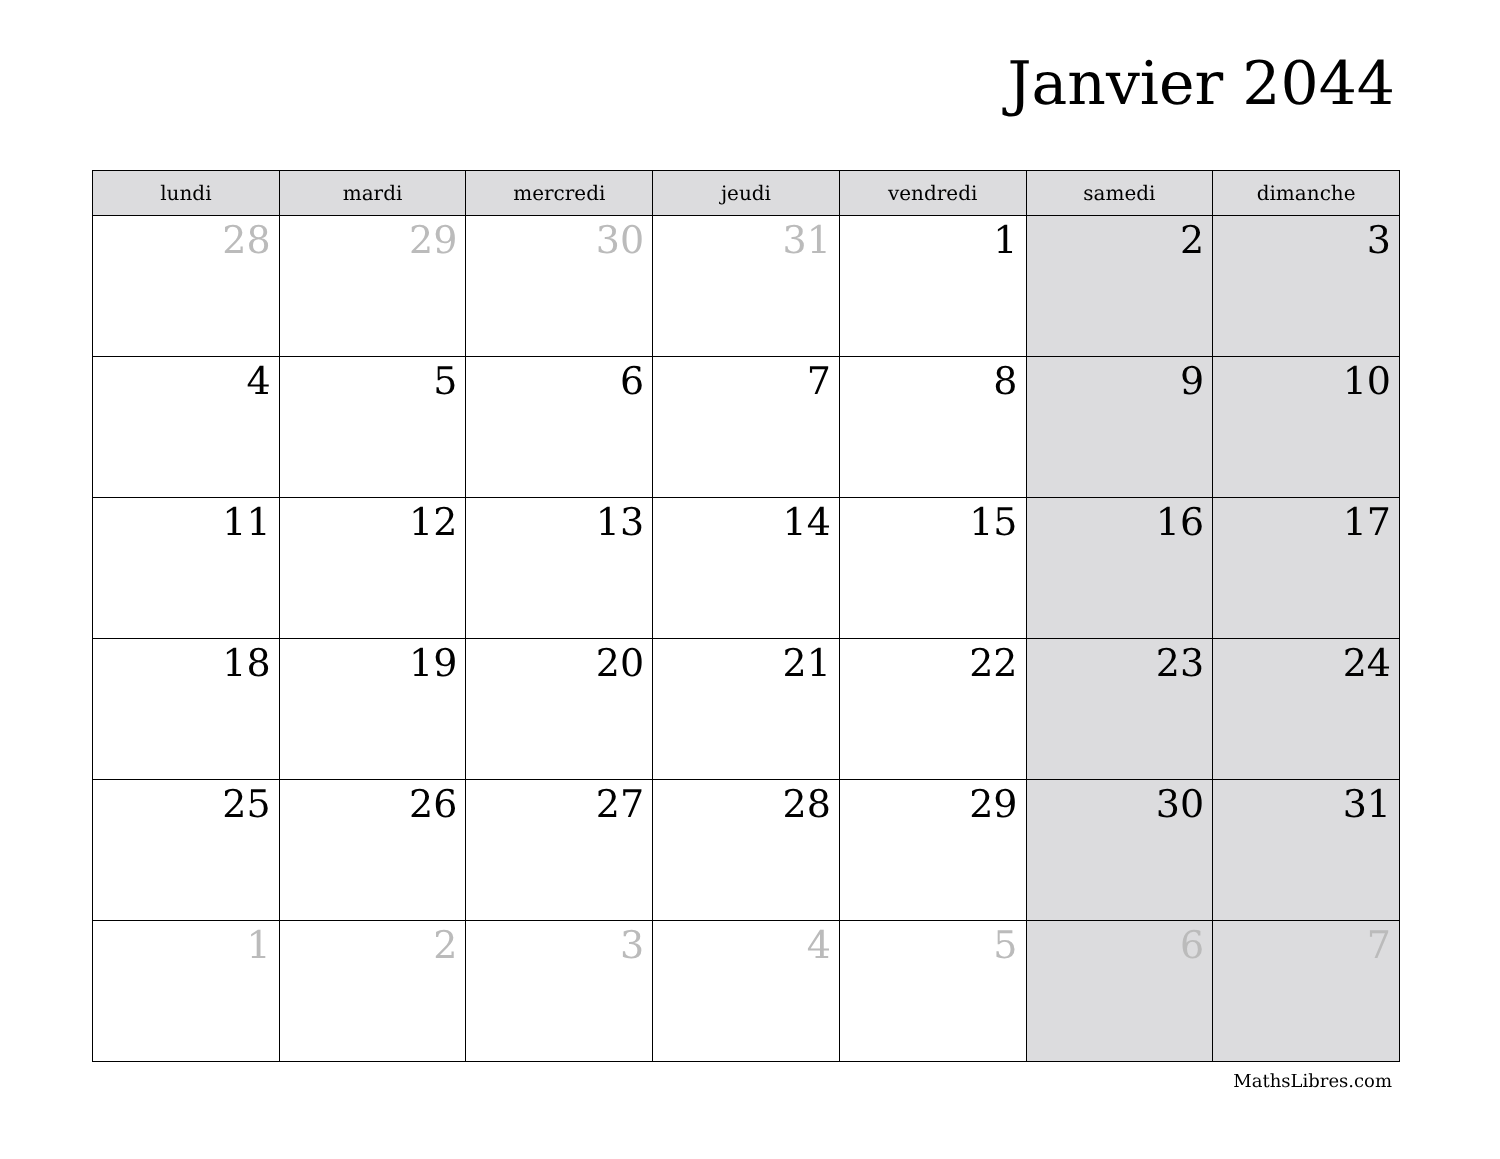Janvier 2044
| lundi | mardi | mercredi | jeudi | vendredi | samedi | dimanche |
| --- | --- | --- | --- | --- | --- | --- |
| 28 | 29 | 30 | 31 | 1 | 2 | 3 |
| 4 | 5 | 6 | 7 | 8 | 9 | 10 |
| 11 | 12 | 13 | 14 | 15 | 16 | 17 |
| 18 | 19 | 20 | 21 | 22 | 23 | 24 |
| 25 | 26 | 27 | 28 | 29 | 30 | 31 |
| 1 | 2 | 3 | 4 | 5 | 6 | 7 |
MathsLibres.com